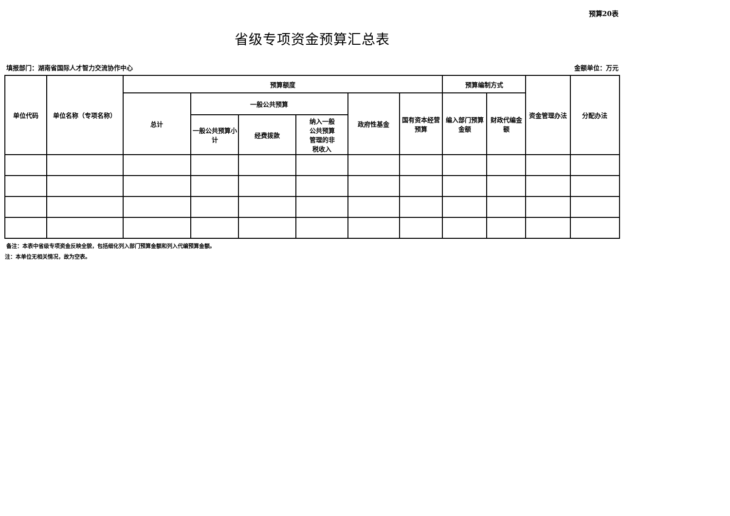预算20表
省级专项资金预算汇总表
填报部门：湖南省国际人才智力交流协作中心 金额单位：万元
| 单位代码 | 单位名称（专项名称） | 预算额度 | | | | | | 预算编制方式 | | 资金管理办法 | 分配办法 |
| --- | --- | --- | --- | --- | --- | --- | --- | --- | --- | --- | --- |
| | | 总计 | 一般公共预算 | | | 政府性基金 | 国有资本经营预算 | 编入部门预算金额 | 财政代编金额 | | |
| | | | 一般公共预算小计 | 经费拨款 | 纳入一般 公共预算 管理的非 税收入 | | | | | | |
备注：本表中省级专项资金反映全貌，包括细化列入部门预算金额和列入代编预算金额。
注：本单位无相关情况，故为空表。